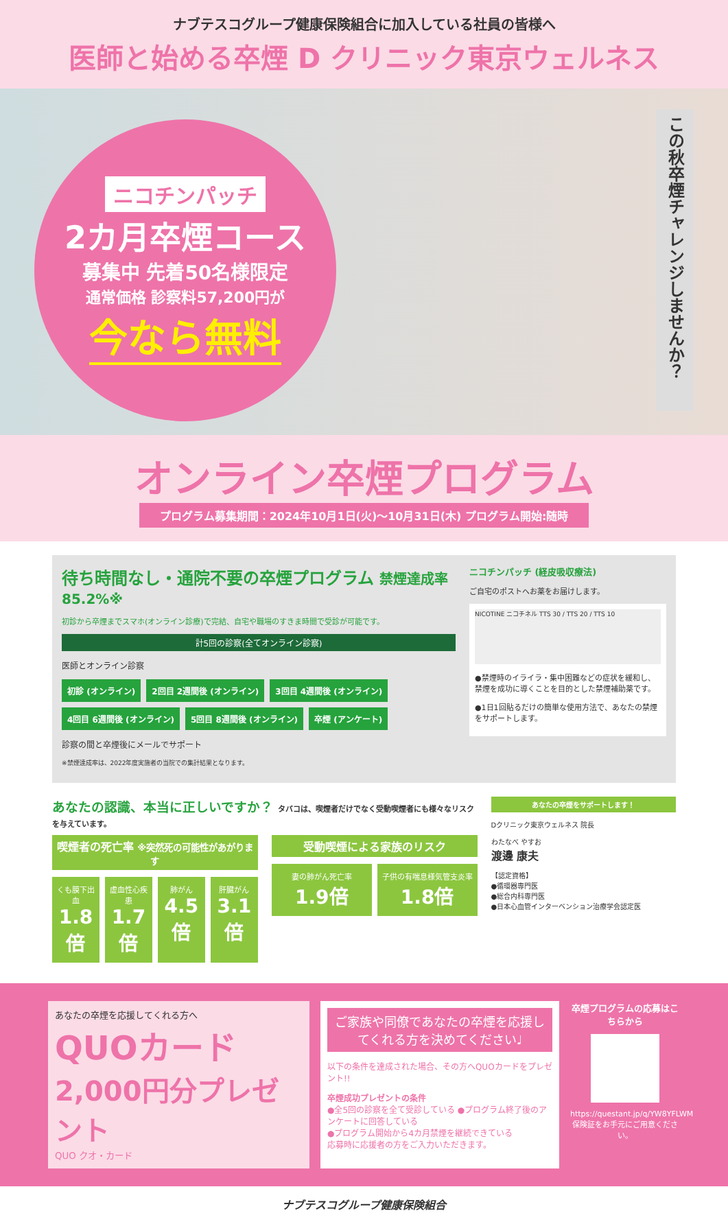ナブテスコグループ健康保険組合に加入している社員の皆様へ
医師と始める卒煙 D クリニック東京ウェルネス
ニコチンパッチ
2カ月卒煙コース
募集中 先着50名様限定
通常価格 診察料57,200円が
今なら無料
この秋卒煙チャレンジしませんか？
オンライン卒煙プログラム
プログラム募集期間：2024年10月1日(火)～10月31日(木) プログラム開始:随時
待ち時間なし・通院不要の卒煙プログラム 禁煙達成率 85.2%※
初診から卒煙までスマホ(オンライン診療)で完結、自宅や職場のすきま時間で受診が可能です。
計5回の診察(全てオンライン診察)
医師とオンライン診察
初診 (オンライン) 2回目 2週間後 (オンライン) 3回目 4週間後 (オンライン) 4回目 6週間後 (オンライン) 5回目 8週間後 (オンライン) 卒煙 (アンケート)
診察の間と卒煙後にメールでサポート
※禁煙達成率は、2022年度実施者の当院での集計結果となります。
ニコチンパッチ (経皮吸収療法)
ご自宅のポストへお薬をお届けします。
NICOTINE ニコチネル TTS 30 / TTS 20 / TTS 10
●禁煙時のイライラ・集中困難などの症状を緩和し、禁煙を成功に導くことを目的とした禁煙補助薬です。
●1日1回貼るだけの簡単な使用方法で、あなたの禁煙をサポートします。
あなたの認識、本当に正しいですか？ タバコは、喫煙者だけでなく受動喫煙者にも様々なリスクを与えています。
喫煙者の死亡率 ※突然死の可能性があがります
くも膜下出血
1.8倍
虚血性心疾患
1.7倍
肺がん
4.5倍
肝臓がん
3.1倍
受動喫煙による家族のリスク
妻の肺がん死亡率
1.9倍
子供の有喘息様気管支炎率
1.8倍
あなたの卒煙をサポートします！
Dクリニック東京ウェルネス 院長
わたなべ やすお
渡邊 康夫
【認定資格】
●循環器専門医
●総合内科専門医
●日本心血管インターベンション治療学会認定医
あなたの卒煙を応援してくれる方へ
QUOカード
2,000円分プレゼント
QUO クオ・カード
ご家族や同僚であなたの卒煙を応援してくれる方を決めてください♩
以下の条件を達成された場合、その方へQUOカードをプレゼント!!
卒煙成功プレゼントの条件
●全5回の診察を全て受診している ●プログラム終了後のアンケートに回答している
●プログラム開始から4カ月禁煙を継続できている
応募時に応援者の方をご入力いただきます。
卒煙プログラムの応募はこちらから
https://questant.jp/q/YW8YFLWM
保険証をお手元にご用意ください。
ナブテスコグループ健康保険組合